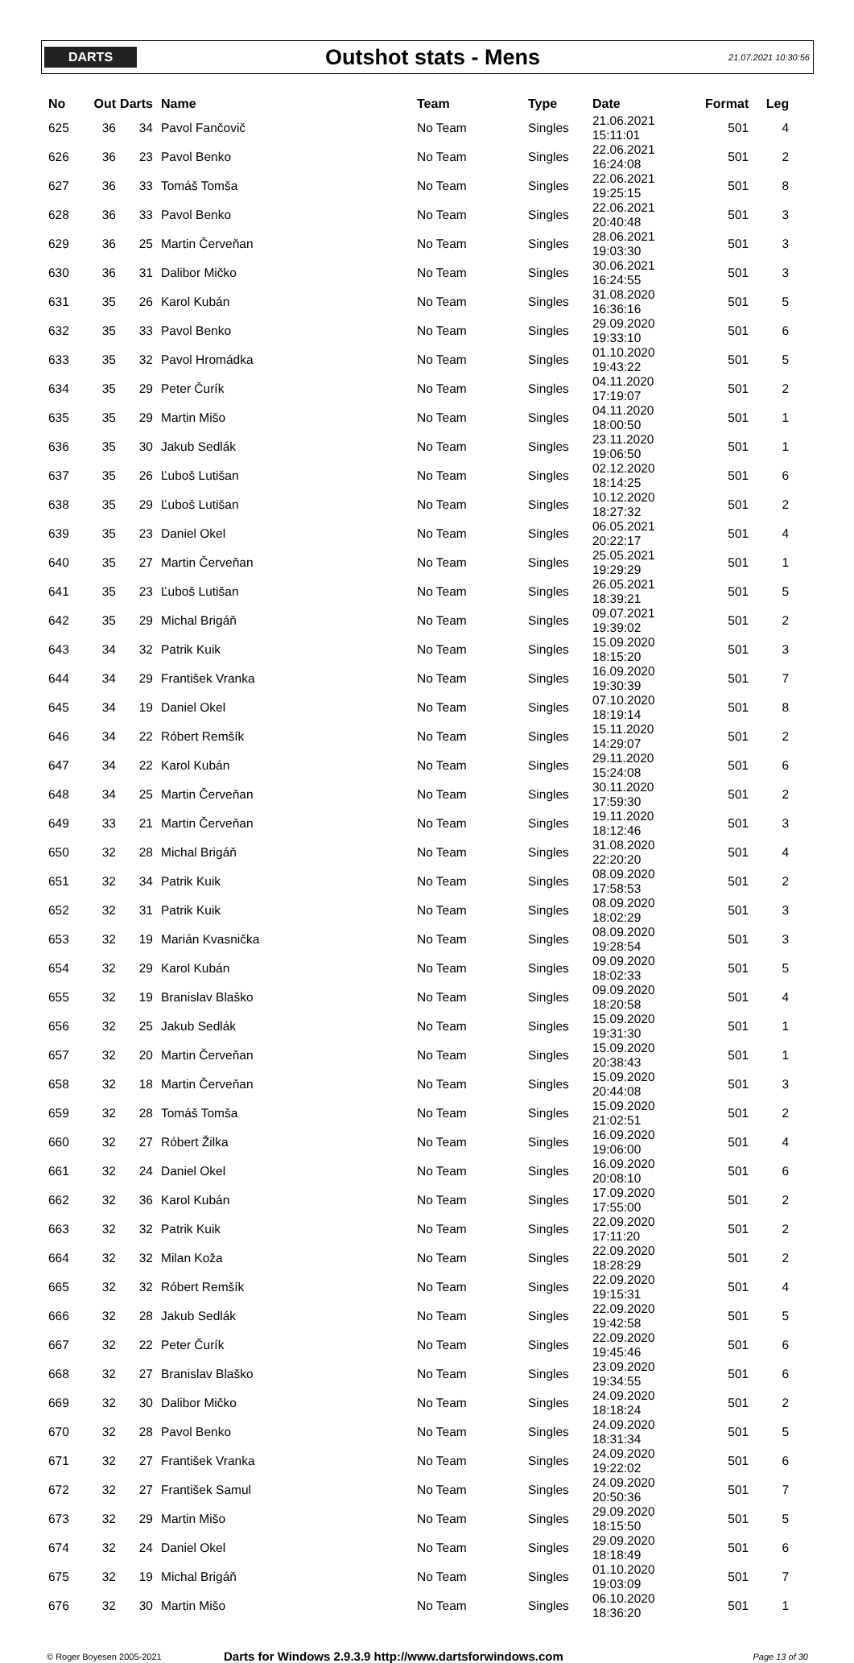DARTS
Outshot stats - Mens
21.07.2021 10:30:56
| No | Out | Darts | Name | Team | Type | Date | Format | Leg |
| --- | --- | --- | --- | --- | --- | --- | --- | --- |
| 625 | 36 | 34 | Pavol Fančovič | No Team | Singles | 21.06.2021 15:11:01 | 501 | 4 |
| 626 | 36 | 23 | Pavol Benko | No Team | Singles | 22.06.2021 16:24:08 | 501 | 2 |
| 627 | 36 | 33 | Tomáš Tomša | No Team | Singles | 22.06.2021 19:25:15 | 501 | 8 |
| 628 | 36 | 33 | Pavol Benko | No Team | Singles | 22.06.2021 20:40:48 | 501 | 3 |
| 629 | 36 | 25 | Martin Červeňan | No Team | Singles | 28.06.2021 19:03:30 | 501 | 3 |
| 630 | 36 | 31 | Dalibor Mičko | No Team | Singles | 30.06.2021 16:24:55 | 501 | 3 |
| 631 | 35 | 26 | Karol Kubán | No Team | Singles | 31.08.2020 16:36:16 | 501 | 5 |
| 632 | 35 | 33 | Pavol Benko | No Team | Singles | 29.09.2020 19:33:10 | 501 | 6 |
| 633 | 35 | 32 | Pavol Hromádka | No Team | Singles | 01.10.2020 19:43:22 | 501 | 5 |
| 634 | 35 | 29 | Peter Čurík | No Team | Singles | 04.11.2020 17:19:07 | 501 | 2 |
| 635 | 35 | 29 | Martin Mišo | No Team | Singles | 04.11.2020 18:00:50 | 501 | 1 |
| 636 | 35 | 30 | Jakub Sedlák | No Team | Singles | 23.11.2020 19:06:50 | 501 | 1 |
| 637 | 35 | 26 | Ľuboš Lutišan | No Team | Singles | 02.12.2020 18:14:25 | 501 | 6 |
| 638 | 35 | 29 | Ľuboš Lutišan | No Team | Singles | 10.12.2020 18:27:32 | 501 | 2 |
| 639 | 35 | 23 | Daniel Okel | No Team | Singles | 06.05.2021 20:22:17 | 501 | 4 |
| 640 | 35 | 27 | Martin Červeňan | No Team | Singles | 25.05.2021 19:29:29 | 501 | 1 |
| 641 | 35 | 23 | Ľuboš Lutišan | No Team | Singles | 26.05.2021 18:39:21 | 501 | 5 |
| 642 | 35 | 29 | Michal Brigáň | No Team | Singles | 09.07.2021 19:39:02 | 501 | 2 |
| 643 | 34 | 32 | Patrik Kuik | No Team | Singles | 15.09.2020 18:15:20 | 501 | 3 |
| 644 | 34 | 29 | František Vranka | No Team | Singles | 16.09.2020 19:30:39 | 501 | 7 |
| 645 | 34 | 19 | Daniel Okel | No Team | Singles | 07.10.2020 18:19:14 | 501 | 8 |
| 646 | 34 | 22 | Róbert Remšík | No Team | Singles | 15.11.2020 14:29:07 | 501 | 2 |
| 647 | 34 | 22 | Karol Kubán | No Team | Singles | 29.11.2020 15:24:08 | 501 | 6 |
| 648 | 34 | 25 | Martin Červeňan | No Team | Singles | 30.11.2020 17:59:30 | 501 | 2 |
| 649 | 33 | 21 | Martin Červeňan | No Team | Singles | 19.11.2020 18:12:46 | 501 | 3 |
| 650 | 32 | 28 | Michal Brigáň | No Team | Singles | 31.08.2020 22:20:20 | 501 | 4 |
| 651 | 32 | 34 | Patrik Kuik | No Team | Singles | 08.09.2020 17:58:53 | 501 | 2 |
| 652 | 32 | 31 | Patrik Kuik | No Team | Singles | 08.09.2020 18:02:29 | 501 | 3 |
| 653 | 32 | 19 | Marián Kvasnička | No Team | Singles | 08.09.2020 19:28:54 | 501 | 3 |
| 654 | 32 | 29 | Karol Kubán | No Team | Singles | 09.09.2020 18:02:33 | 501 | 5 |
| 655 | 32 | 19 | Branislav Blaško | No Team | Singles | 09.09.2020 18:20:58 | 501 | 4 |
| 656 | 32 | 25 | Jakub Sedlák | No Team | Singles | 15.09.2020 19:31:30 | 501 | 1 |
| 657 | 32 | 20 | Martin Červeňan | No Team | Singles | 15.09.2020 20:38:43 | 501 | 1 |
| 658 | 32 | 18 | Martin Červeňan | No Team | Singles | 15.09.2020 20:44:08 | 501 | 3 |
| 659 | 32 | 28 | Tomáš Tomša | No Team | Singles | 15.09.2020 21:02:51 | 501 | 2 |
| 660 | 32 | 27 | Róbert Žilka | No Team | Singles | 16.09.2020 19:06:00 | 501 | 4 |
| 661 | 32 | 24 | Daniel Okel | No Team | Singles | 16.09.2020 20:08:10 | 501 | 6 |
| 662 | 32 | 36 | Karol Kubán | No Team | Singles | 17.09.2020 17:55:00 | 501 | 2 |
| 663 | 32 | 32 | Patrik Kuik | No Team | Singles | 22.09.2020 17:11:20 | 501 | 2 |
| 664 | 32 | 32 | Milan Koža | No Team | Singles | 22.09.2020 18:28:29 | 501 | 2 |
| 665 | 32 | 32 | Róbert Remšík | No Team | Singles | 22.09.2020 19:15:31 | 501 | 4 |
| 666 | 32 | 28 | Jakub Sedlák | No Team | Singles | 22.09.2020 19:42:58 | 501 | 5 |
| 667 | 32 | 22 | Peter Čurík | No Team | Singles | 22.09.2020 19:45:46 | 501 | 6 |
| 668 | 32 | 27 | Branislav Blaško | No Team | Singles | 23.09.2020 19:34:55 | 501 | 6 |
| 669 | 32 | 30 | Dalibor Mičko | No Team | Singles | 24.09.2020 18:18:24 | 501 | 2 |
| 670 | 32 | 28 | Pavol Benko | No Team | Singles | 24.09.2020 18:31:34 | 501 | 5 |
| 671 | 32 | 27 | František Vranka | No Team | Singles | 24.09.2020 19:22:02 | 501 | 6 |
| 672 | 32 | 27 | František Samul | No Team | Singles | 24.09.2020 20:50:36 | 501 | 7 |
| 673 | 32 | 29 | Martin Mišo | No Team | Singles | 29.09.2020 18:15:50 | 501 | 5 |
| 674 | 32 | 24 | Daniel Okel | No Team | Singles | 29.09.2020 18:18:49 | 501 | 6 |
| 675 | 32 | 19 | Michal Brigáň | No Team | Singles | 01.10.2020 19:03:09 | 501 | 7 |
| 676 | 32 | 30 | Martin Mišo | No Team | Singles | 06.10.2020 18:36:20 | 501 | 1 |
© Roger Boyesen 2005-2021
Darts for Windows 2.9.3.9 http://www.dartsforwindows.com
Page 13 of 30